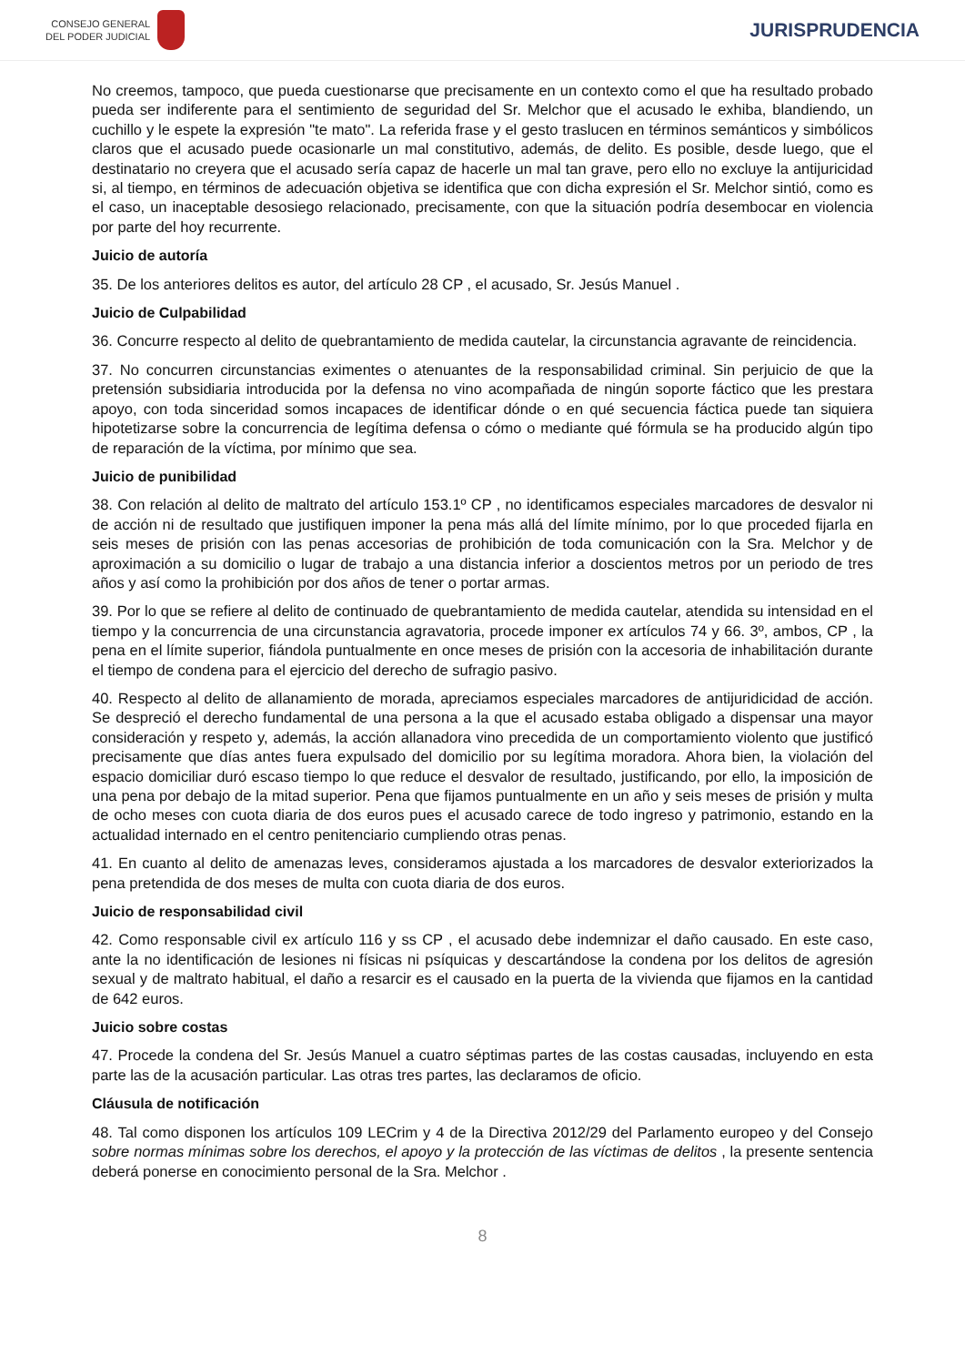CONSEJO GENERAL
DEL PODER JUDICIAL
JURISPRUDENCIA
No creemos, tampoco, que pueda cuestionarse que precisamente en un contexto como el que ha resultado probado pueda ser indiferente para el sentimiento de seguridad del Sr. Melchor que el acusado le exhiba, blandiendo, un cuchillo y le espete la expresión "te mato". La referida frase y el gesto traslucen en términos semánticos y simbólicos claros que el acusado puede ocasionarle un mal constitutivo, además, de delito. Es posible, desde luego, que el destinatario no creyera que el acusado sería capaz de hacerle un mal tan grave, pero ello no excluye la antijuricidad si, al tiempo, en términos de adecuación objetiva se identifica que con dicha expresión el Sr. Melchor sintió, como es el caso, un inaceptable desosiego relacionado, precisamente, con que la situación podría desembocar en violencia por parte del hoy recurrente.
Juicio de autoría
35. De los anteriores delitos es autor, del artículo 28 CP , el acusado, Sr. Jesús Manuel .
Juicio de Culpabilidad
36. Concurre respecto al delito de quebrantamiento de medida cautelar, la circunstancia agravante de reincidencia.
37. No concurren circunstancias eximentes o atenuantes de la responsabilidad criminal. Sin perjuicio de que la pretensión subsidiaria introducida por la defensa no vino acompañada de ningún soporte fáctico que les prestara apoyo, con toda sinceridad somos incapaces de identificar dónde o en qué secuencia fáctica puede tan siquiera hipotetizarse sobre la concurrencia de legítima defensa o cómo o mediante qué fórmula se ha producido algún tipo de reparación de la víctima, por mínimo que sea.
Juicio de punibilidad
38. Con relación al delito de maltrato del artículo 153.1º CP , no identificamos especiales marcadores de desvalor ni de acción ni de resultado que justifiquen imponer la pena más allá del límite mínimo, por lo que proceded fijarla en seis meses de prisión con las penas accesorias de prohibición de toda comunicación con la Sra. Melchor y de aproximación a su domicilio o lugar de trabajo a una distancia inferior a doscientos metros por un periodo de tres años y así como la prohibición por dos años de tener o portar armas.
39. Por lo que se refiere al delito de continuado de quebrantamiento de medida cautelar, atendida su intensidad en el tiempo y la concurrencia de una circunstancia agravatoria, procede imponer ex artículos 74 y 66. 3º, ambos, CP , la pena en el límite superior, fiándola puntualmente en once meses de prisión con la accesoria de inhabilitación durante el tiempo de condena para el ejercicio del derecho de sufragio pasivo.
40. Respecto al delito de allanamiento de morada, apreciamos especiales marcadores de antijuridicidad de acción. Se despreció el derecho fundamental de una persona a la que el acusado estaba obligado a dispensar una mayor consideración y respeto y, además, la acción allanadora vino precedida de un comportamiento violento que justificó precisamente que días antes fuera expulsado del domicilio por su legítima moradora. Ahora bien, la violación del espacio domiciliar duró escaso tiempo lo que reduce el desvalor de resultado, justificando, por ello, la imposición de una pena por debajo de la mitad superior. Pena que fijamos puntualmente en un año y seis meses de prisión y multa de ocho meses con cuota diaria de dos euros pues el acusado carece de todo ingreso y patrimonio, estando en la actualidad internado en el centro penitenciario cumpliendo otras penas.
41. En cuanto al delito de amenazas leves, consideramos ajustada a los marcadores de desvalor exteriorizados la pena pretendida de dos meses de multa con cuota diaria de dos euros.
Juicio de responsabilidad civil
42. Como responsable civil ex artículo 116 y ss CP , el acusado debe indemnizar el daño causado. En este caso, ante la no identificación de lesiones ni físicas ni psíquicas y descartándose la condena por los delitos de agresión sexual y de maltrato habitual, el daño a resarcir es el causado en la puerta de la vivienda que fijamos en la cantidad de 642 euros.
Juicio sobre costas
47. Procede la condena del Sr. Jesús Manuel a cuatro séptimas partes de las costas causadas, incluyendo en esta parte las de la acusación particular. Las otras tres partes, las declaramos de oficio.
Cláusula de notificación
48. Tal como disponen los artículos 109 LECrim y 4 de la Directiva 2012/29 del Parlamento europeo y del Consejo sobre normas mínimas sobre los derechos, el apoyo y la protección de las víctimas de delitos , la presente sentencia deberá ponerse en conocimiento personal de la Sra. Melchor .
8